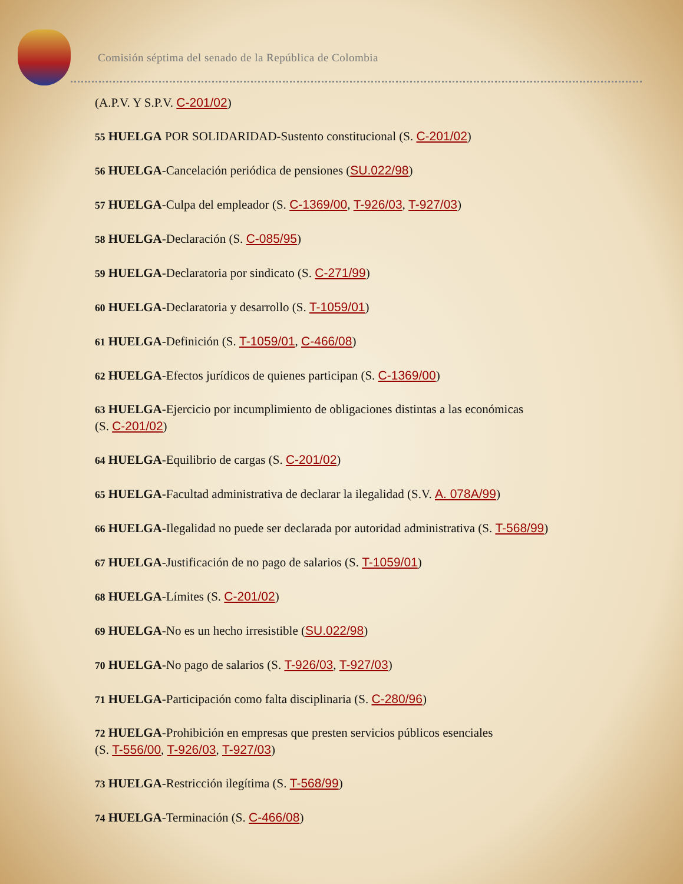Comisión séptima del senado de la República de Colombia
(A.P.V. Y S.P.V. C-201/02)
55 HUELGA POR SOLIDARIDAD-Sustento constitucional (S. C-201/02)
56 HUELGA-Cancelación periódica de pensiones (SU.022/98)
57 HUELGA-Culpa del empleador (S. C-1369/00, T-926/03, T-927/03)
58 HUELGA-Declaración (S. C-085/95)
59 HUELGA-Declaratoria por sindicato (S. C-271/99)
60 HUELGA-Declaratoria y desarrollo (S. T-1059/01)
61 HUELGA-Definición (S. T-1059/01, C-466/08)
62 HUELGA-Efectos jurídicos de quienes participan (S. C-1369/00)
63 HUELGA-Ejercicio por incumplimiento de obligaciones distintas a las económicas
(S. C-201/02)
64 HUELGA-Equilibrio de cargas (S. C-201/02)
65 HUELGA-Facultad administrativa de declarar la ilegalidad (S.V. A. 078A/99)
66 HUELGA-Ilegalidad no puede ser declarada por autoridad administrativa (S. T-568/99)
67 HUELGA-Justificación de no pago de salarios (S. T-1059/01)
68 HUELGA-Límites (S. C-201/02)
69 HUELGA-No es un hecho irresistible (SU.022/98)
70 HUELGA-No pago de salarios (S. T-926/03, T-927/03)
71 HUELGA-Participación como falta disciplinaria (S. C-280/96)
72 HUELGA-Prohibición en empresas que presten servicios públicos esenciales
(S. T-556/00, T-926/03, T-927/03)
73 HUELGA-Restricción ilegítima (S. T-568/99)
74 HUELGA-Terminación (S. C-466/08)